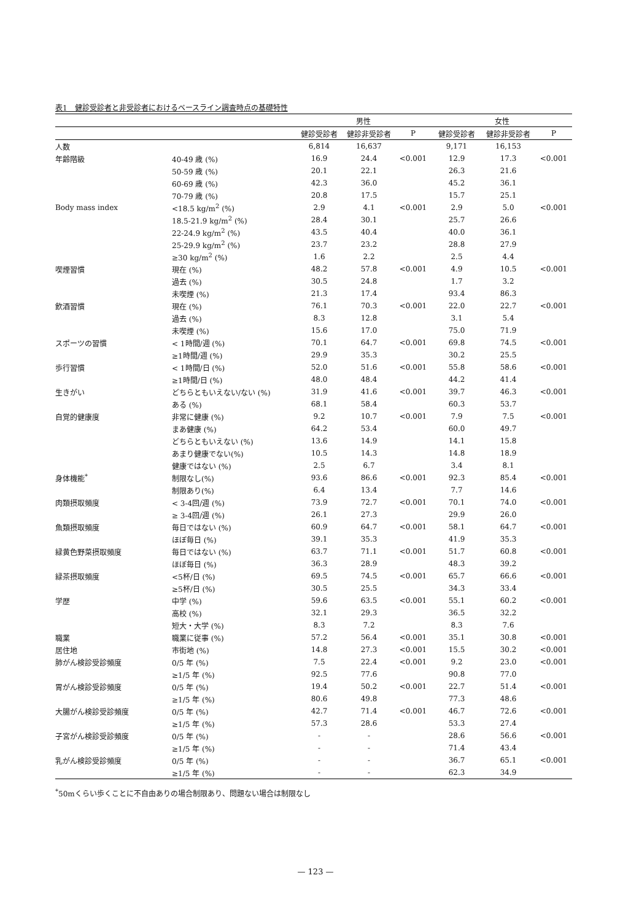表1　健診受診者と非受診者におけるベースライン調査時点の基礎特性
| | | 男性 | | | 女性 | | |
| --- | --- | --- | --- | --- | --- | --- | --- |
| | | 健診受診者 | 健診非受診者 | P | 健診受診者 | 健診非受診者 | P |
| 人数 | | 6,814 | 16,637 | | 9,171 | 16,153 | |
| 年齢階級 | 40-49 歳 (%) | 16.9 | 24.4 | <0.001 | 12.9 | 17.3 | <0.001 |
| | 50-59 歳 (%) | 20.1 | 22.1 | | 26.3 | 21.6 | |
| | 60-69 歳 (%) | 42.3 | 36.0 | | 45.2 | 36.1 | |
| | 70-79 歳 (%) | 20.8 | 17.5 | | 15.7 | 25.1 | |
| Body mass index | <18.5 kg/m<sup>2</sup> (%) | 2.9 | 4.1 | <0.001 | 2.9 | 5.0 | <0.001 |
| | 18.5-21.9 kg/m<sup>2</sup> (%) | 28.4 | 30.1 | | 25.7 | 26.6 | |
| | 22-24.9 kg/m<sup>2</sup> (%) | 43.5 | 40.4 | | 40.0 | 36.1 | |
| | 25-29.9 kg/m<sup>2</sup> (%) | 23.7 | 23.2 | | 28.8 | 27.9 | |
| | ≥30 kg/m<sup>2</sup> (%) | 1.6 | 2.2 | | 2.5 | 4.4 | |
| 喫煙習慣 | 現在 (%) | 48.2 | 57.8 | <0.001 | 4.9 | 10.5 | <0.001 |
| | 過去 (%) | 30.5 | 24.8 | | 1.7 | 3.2 | |
| | 未喫煙 (%) | 21.3 | 17.4 | | 93.4 | 86.3 | |
| 飲酒習慣 | 現在 (%) | 76.1 | 70.3 | <0.001 | 22.0 | 22.7 | <0.001 |
| | 過去 (%) | 8.3 | 12.8 | | 3.1 | 5.4 | |
| | 未喫煙 (%) | 15.6 | 17.0 | | 75.0 | 71.9 | |
| スポーツの習慣 | < 1時間/週 (%) | 70.1 | 64.7 | <0.001 | 69.8 | 74.5 | <0.001 |
| | ≥1時間/週 (%) | 29.9 | 35.3 | | 30.2 | 25.5 | |
| 歩行習慣 | < 1時間/日 (%) | 52.0 | 51.6 | <0.001 | 55.8 | 58.6 | <0.001 |
| | ≥1時間/日 (%) | 48.0 | 48.4 | | 44.2 | 41.4 | |
| 生きがい | どちらともいえない/ない (%) | 31.9 | 41.6 | <0.001 | 39.7 | 46.3 | <0.001 |
| | ある (%) | 68.1 | 58.4 | | 60.3 | 53.7 | |
| 自覚的健康度 | 非常に健康 (%) | 9.2 | 10.7 | <0.001 | 7.9 | 7.5 | <0.001 |
| | まあ健康 (%) | 64.2 | 53.4 | | 60.0 | 49.7 | |
| | どちらともいえない (%) | 13.6 | 14.9 | | 14.1 | 15.8 | |
| | あまり健康でない(%) | 10.5 | 14.3 | | 14.8 | 18.9 | |
| | 健康ではない (%) | 2.5 | 6.7 | | 3.4 | 8.1 | |
| 身体機能<sup>*</sup> | 制限なし(%) | 93.6 | 86.6 | <0.001 | 92.3 | 85.4 | <0.001 |
| | 制限あり(%) | 6.4 | 13.4 | | 7.7 | 14.6 | |
| 肉類摂取頻度 | < 3-4回/週 (%) | 73.9 | 72.7 | <0.001 | 70.1 | 74.0 | <0.001 |
| | ≥ 3-4回/週 (%) | 26.1 | 27.3 | | 29.9 | 26.0 | |
| 魚類摂取頻度 | 毎日ではない (%) | 60.9 | 64.7 | <0.001 | 58.1 | 64.7 | <0.001 |
| | ほぼ毎日 (%) | 39.1 | 35.3 | | 41.9 | 35.3 | |
| 緑黄色野菜摂取頻度 | 毎日ではない (%) | 63.7 | 71.1 | <0.001 | 51.7 | 60.8 | <0.001 |
| | ほぼ毎日 (%) | 36.3 | 28.9 | | 48.3 | 39.2 | |
| 緑茶摂取頻度 | <5杯/日 (%) | 69.5 | 74.5 | <0.001 | 65.7 | 66.6 | <0.001 |
| | ≥5杯/日 (%) | 30.5 | 25.5 | | 34.3 | 33.4 | |
| 学歴 | 中学 (%) | 59.6 | 63.5 | <0.001 | 55.1 | 60.2 | <0.001 |
| | 高校 (%) | 32.1 | 29.3 | | 36.5 | 32.2 | |
| | 短大・大学 (%) | 8.3 | 7.2 | | 8.3 | 7.6 | |
| 職業 | 職業に従事 (%) | 57.2 | 56.4 | <0.001 | 35.1 | 30.8 | <0.001 |
| 居住地 | 市街地 (%) | 14.8 | 27.3 | <0.001 | 15.5 | 30.2 | <0.001 |
| 肺がん検診受診頻度 | 0/5 年 (%) | 7.5 | 22.4 | <0.001 | 9.2 | 23.0 | <0.001 |
| | ≥1/5 年 (%) | 92.5 | 77.6 | | 90.8 | 77.0 | |
| 胃がん検診受診頻度 | 0/5 年 (%) | 19.4 | 50.2 | <0.001 | 22.7 | 51.4 | <0.001 |
| | ≥1/5 年 (%) | 80.6 | 49.8 | | 77.3 | 48.6 | |
| 大腸がん検診受診頻度 | 0/5 年 (%) | 42.7 | 71.4 | <0.001 | 46.7 | 72.6 | <0.001 |
| | ≥1/5 年 (%) | 57.3 | 28.6 | | 53.3 | 27.4 | |
| 子宮がん検診受診頻度 | 0/5 年 (%) | - | - | | 28.6 | 56.6 | <0.001 |
| | ≥1/5 年 (%) | - | - | | 71.4 | 43.4 | |
| 乳がん検診受診頻度 | 0/5 年 (%) | - | - | | 36.7 | 65.1 | <0.001 |
| | ≥1/5 年 (%) | - | - | | 62.3 | 34.9 | |
<sup>*</sup> 50mくらい歩くことに不自由ありの場合制限あり、問題ない場合は制限なし
— 123 —